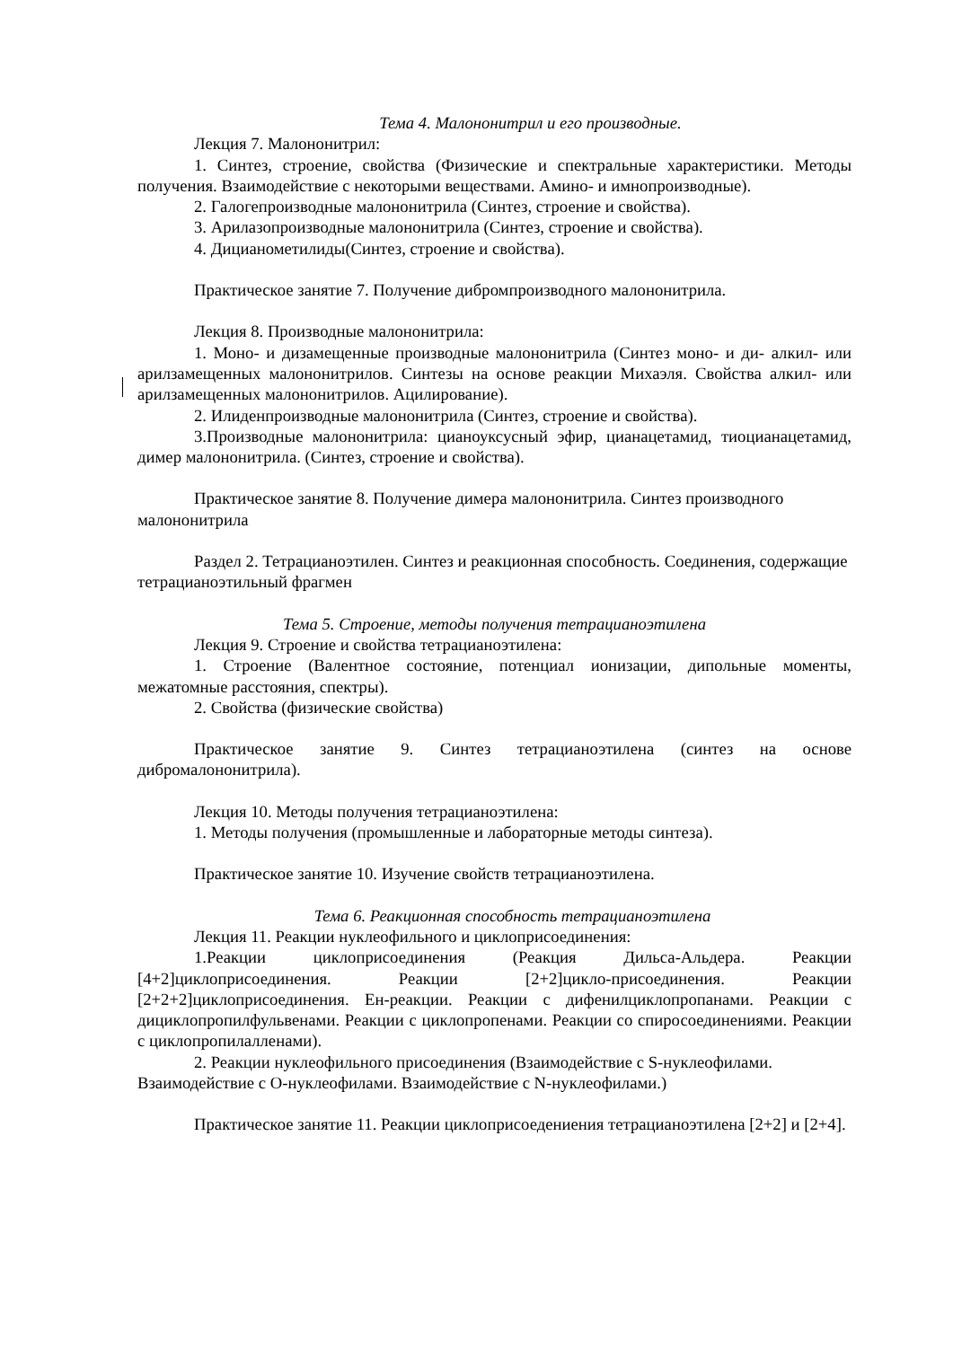Тема 4. Малононитрил и его производные.
Лекция 7. Малононитрил:
1. Синтез, строение, свойства (Физические и спектральные характеристики. Методы получения. Взаимодействие с некоторыми веществами. Амино- и имнопроизводные).
2. Галогепроизводные малононитрила (Синтез, строение и свойства).
3. Арилазопроизводные малононитрила (Синтез, строение и свойства).
4. Дицианометилиды(Синтез, строение и свойства).
Практическое занятие 7. Получение дибромпроизводного малононитрила.
Лекция 8. Производные малононитрила:
1. Моно- и дизамещенные производные малононитрила (Синтез моно- и ди- алкил- или арилзамещенных малононитрилов. Синтезы на основе реакции Михаэля. Свойства алкил- или арилзамещенных малононитрилов. Ацилирование).
2. Илиденпроизводные малононитрила (Синтез, строение и свойства).
3.Производные малононитрила: цианоуксусный эфир, цианацетамид, тиоцианацетамид, димер малононитрила. (Синтез, строение и свойства).
Практическое занятие 8. Получение димера малононитрила. Синтез производного малононитрила
Раздел 2. Тетрацианоэтилен. Синтез и реакционная способность. Соединения, содержащие тетрацианоэтильный фрагмен
Тема 5. Строение, методы получения тетрацианоэтилена
Лекция 9. Строение и свойства тетрацианоэтилена:
1. Строение (Валентное состояние, потенциал ионизации, дипольные моменты, межатомные расстояния, спектры).
2. Свойства (физические свойства)
Практическое занятие 9. Синтез тетрацианоэтилена (синтез на основе дибромалононитрила).
Лекция 10. Методы получения тетрацианоэтилена:
1. Методы получения (промышленные и лабораторные методы синтеза).
Практическое занятие 10. Изучение свойств тетрацианоэтилена.
Тема 6. Реакционная способность тетрацианоэтилена
Лекция 11. Реакции нуклеофильного и циклоприсоединения:
1.Реакции циклоприсоединения (Реакция Дильса-Альдера. Реакции [4+2]циклоприсоединения. Реакции [2+2]цикло-присоединения. Реакции [2+2+2]циклоприсоединения. Ен-реакции. Реакции с дифенилциклопропанами. Реакции с дициклопропилфульвенами. Реакции с циклопропенами. Реакции со спиросоединениями. Реакции с циклопропилалленами).
2. Реакции нуклеофильного присоединения (Взаимодействие с S-нуклеофилами. Взаимодействие с O-нуклеофилами. Взаимодействие с N-нуклеофилами.)
Практическое занятие 11. Реакции циклоприсоедениения тетрацианоэтилена [2+2] и [2+4].